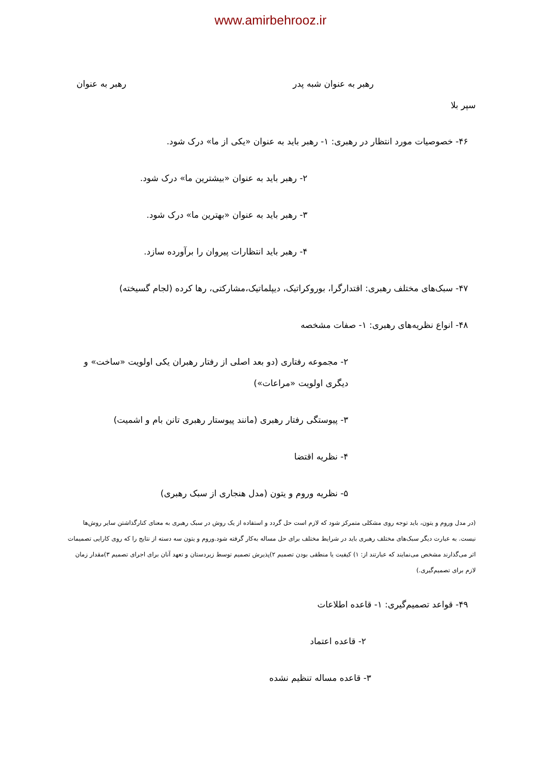www.amirbehrooz.ir
رهبر به عنوان شبه پدر رهبر به عنوان
سپر بلا
۴۶- خصوصیات مورد انتظار در رهبری: ۱- رهبر باید به عنوان «یکی از ما» درک شود.
۲- رهبر باید به عنوان «بیشترین ما» درک شود.
۳- رهبر باید به عنوان «بهترین ما» درک شود.
۴- رهبر باید انتظارات پیروان را برآورده سازد.
۴۷- سبک‌های مختلف رهبری: اقتدارگرا، بوروکراتیک، دیپلماتیک،مشارکتی، رها کرده (لجام گسیخته)
۴۸- انواع نظریه‌های رهبری: ۱- صفات مشخصه
۲- مجموعه رفتاری (دو بعد اصلی از رفتار رهبران یکی اولویت «ساخت» و دیگری اولویت «مراعات»)
۳- پیوستگی رفتار رهبری (مانند پیوستار رهبری تانن بام و اشمیت)
۴- نظریه اقتضا
۵- نظریه وروم و یتون (مدل هنجاری از سبک رهبری)
(در مدل وروم و یتون، باید توجه روی مشکلی متمرکز شود که لازم است حل گردد و استفاده از یک روش در سبک رهبری به معنای کنارگذاشتن سایر روش‌ها نیست. به عبارت دیگر سبک‌های مختلف رهبری باید در شرایط مختلف برای حل مساله به‌کار گرفته شود.وروم و یتون سه دسته از نتایج را که روی کارایی تصمیمات اثر می‌گذارند مشخص می‌نمایند که عبارتند از: ۱) کیفیت یا منطقی بودن تصمیم ۲)پذیرش تصمیم توسط زیردستان و تعهد آنان برای اجرای تصمیم ۳)مقدار زمان لازم برای تصمیم‌گیری.)
۴۹- قواعد تصمیم‌گیری: ۱- قاعده اطلاعات
۲- قاعده اعتماد
۳- قاعده مساله تنظیم نشده